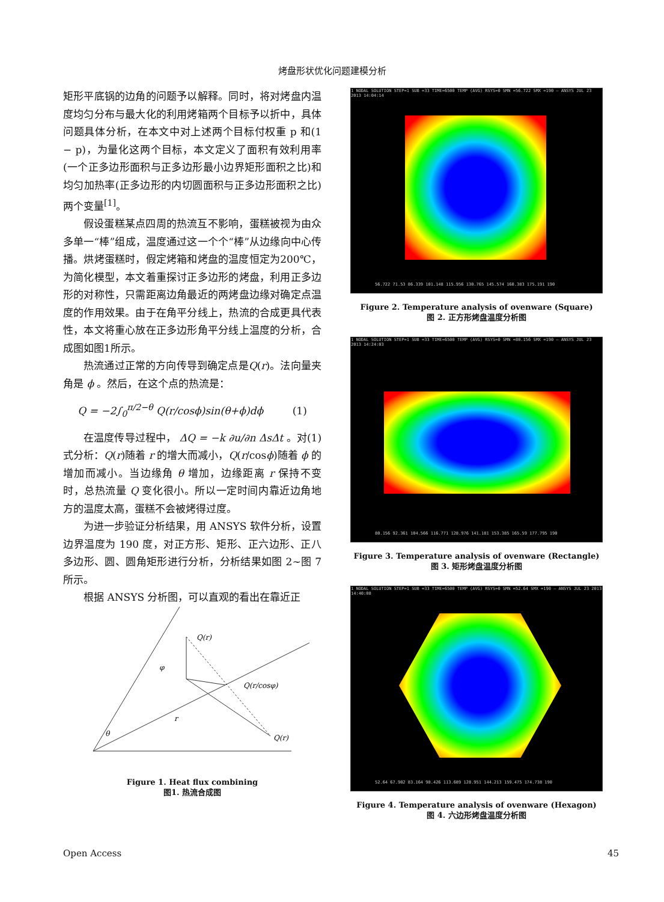烤盘形状优化问题建模分析
矩形平底锅的边角的问题予以解释。同时，将对烤盘内温度均匀分布与最大化的利用烤箱两个目标予以折中，具体问题具体分析，在本文中对上述两个目标付权重 p 和(1 − p)，为量化这两个目标，本文定义了面积有效利用率(一个正多边形面积与正多边形最小边界矩形面积之比)和均匀加热率(正多边形的内切圆面积与正多边形面积之比)两个变量<sup>[1]</sup>。
假设蛋糕某点四周的热流互不影响，蛋糕被视为由众多单一“棒”组成，温度通过这一个个“棒”从边缘向中心传播。烘烤蛋糕时，假定烤箱和烤盘的温度恒定为200℃，为简化模型，本文着重探讨正多边形的烤盘，利用正多边形的对称性，只需距离边角最近的两烤盘边缘对确定点温度的作用效果。由于在角平分线上，热流的合成更具代表性，本文将重心放在正多边形角平分线上温度的分析，合成图如图1所示。
热流通过正常的方向传导到确定点是Q(r)。法向量夹角是 ϕ 。然后，在这个点的热流是：
Q = −2∫<sub>0</sub><sup>π/2−θ</sup> Q(r/cosϕ)sin(θ+ϕ)dϕ (1)
在温度传导过程中， ΔQ = −k ∂u/∂n ΔsΔt 。对(1)式分析：Q(r)随着 r 的增大而减小，Q(r/cosϕ)随着 ϕ 的增加而减小。当边缘角 θ 增加，边缘距离 r 保持不变时，总热流量 Q 变化很小。所以一定时间内靠近边角地方的温度太高，蛋糕不会被烤得过度。
为进一步验证分析结果，用 ANSYS 软件分析，设置边界温度为 190 度，对正方形、矩形、正六边形、正八多边形、圆、圆角矩形进行分析，分析结果如图 2~图 7 所示。
根据 ANSYS 分析图，可以直观的看出在靠近正
Q(r)
Q(r/cosφ)
Q(r)
φ
r
θ
Figure 1. Heat flux combining
图1. 热流合成图
1 NODAL SOLUTION STEP=1 SUB =33 TIME=6500 TEMP (AVG) RSYS=0 SMN =56.722 SMX =190 — ANSYS JUL 23 2013 14:04:14
56.722 71.53 86.339 101.148 115.956 130.765 145.574 160.383 175.191 190
Figure 2. Temperature analysis of ovenware (Square)
图 2. 正方形烤盘温度分析图
1 NODAL SOLUTION STEP=1 SUB =33 TIME=6500 TEMP (AVG) RSYS=0 SMN =80.156 SMX =190 — ANSYS JUL 23 2013 14:24:03
80.156 92.361 104.566 116.771 128.976 141.181 153.385 165.59 177.795 190
Figure 3. Temperature analysis of ovenware (Rectangle)
图 3. 矩形烤盘温度分析图
1 NODAL SOLUTION STEP=1 SUB =33 TIME=6500 TEMP (AVG) RSYS=0 SMN =52.64 SMX =190 — ANSYS JUL 23 2013 14:40:08
52.64 67.902 83.164 98.426 113.689 128.951 144.213 159.475 174.738 190
Figure 4. Temperature analysis of ovenware (Hexagon)
图 4. 六边形烤盘温度分析图
Open Access 45